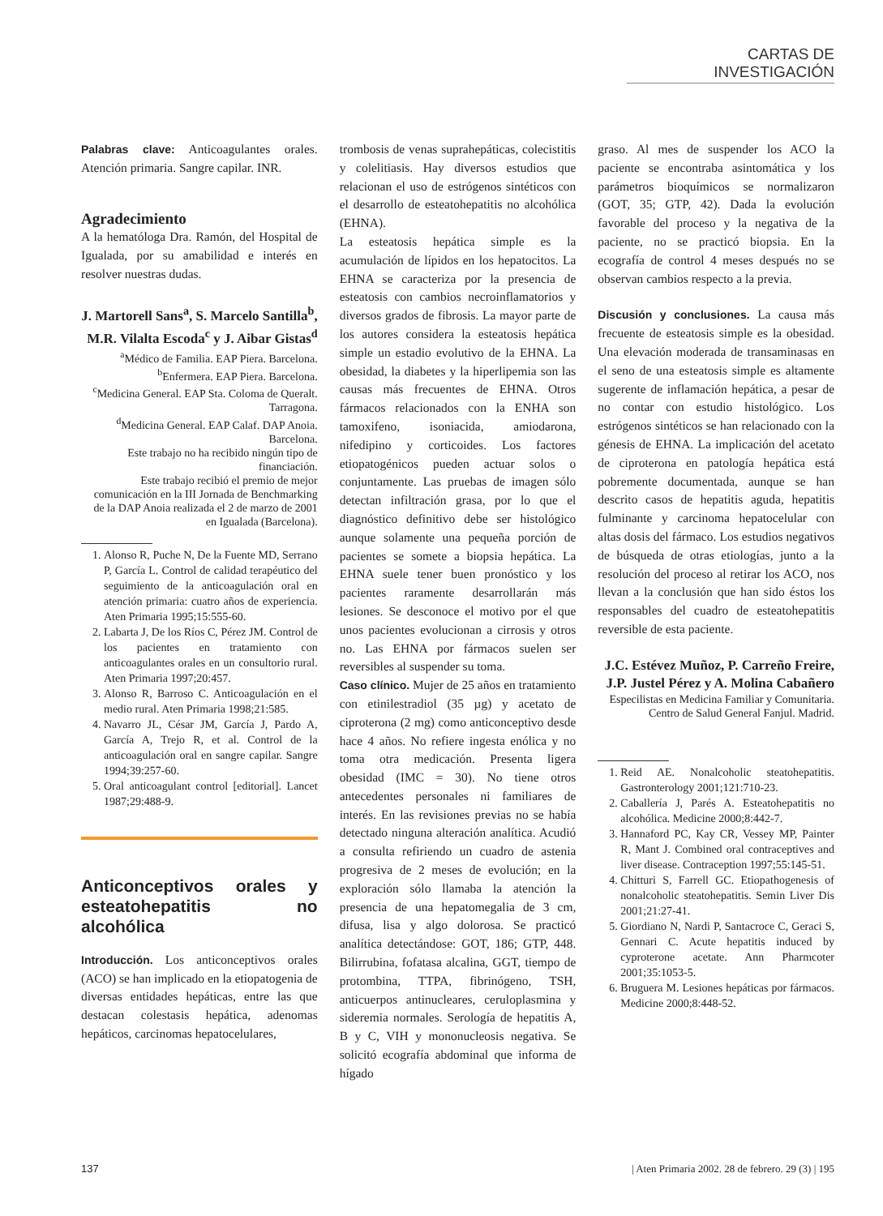CARTAS DE INVESTIGACIÓN
Palabras clave: Anticoagulantes orales. Atención primaria. Sangre capilar. INR.
Agradecimiento
A la hematóloga Dra. Ramón, del Hospital de Igualada, por su amabilidad e interés en resolver nuestras dudas.
J. Martorell Sans<sup>a</sup>, S. Marcelo Santilla<sup>b</sup>, M.R. Vilalta Escoda<sup>c</sup> y J. Aibar Gistas<sup>d</sup>
<sup>a</sup> Médico de Familia. EAP Piera. Barcelona.
<sup>b</sup> Enfermera. EAP Piera. Barcelona.
<sup>c</sup> Medicina General. EAP Sta. Coloma de Queralt. Tarragona.
<sup>d</sup> Medicina General. EAP Calaf. DAP Anoia. Barcelona.
Este trabajo no ha recibido ningún tipo de financiación.
Este trabajo recibió el premio de mejor comunicación en la III Jornada de Benchmarking de la DAP Anoia realizada el 2 de marzo de 2001 en Igualada (Barcelona).
1. Alonso R, Puche N, De la Fuente MD, Serrano P, García L. Control de calidad terapéutico del seguimiento de la anticoagulación oral en atención primaria: cuatro años de experiencia. Aten Primaria 1995;15:555-60.
2. Labarta J, De los Ríos C, Pérez JM. Control de los pacientes en tratamiento con anticoagulantes orales en un consultorio rural. Aten Primaria 1997;20:457.
3. Alonso R, Barroso C. Anticoagulación en el medio rural. Aten Primaria 1998;21:585.
4. Navarro JL, César JM, García J, Pardo A, García A, Trejo R, et al. Control de la anticoagulación oral en sangre capilar. Sangre 1994;39:257-60.
5. Oral anticoagulant control [editorial]. Lancet 1987;29:488-9.
Anticonceptivos orales y esteatohepatitis no alcohólica
Introducción. Los anticonceptivos orales (ACO) se han implicado en la etiopatogenia de diversas entidades hepáticas, entre las que destacan colestasis hepática, adenomas hepáticos, carcinomas hepatocelulares,
trombosis de venas suprahepáticas, colecistitis y colelitiasis. Hay diversos estudios que relacionan el uso de estrógenos sintéticos con el desarrollo de esteatohepatitis no alcohólica (EHNA).
La esteatosis hepática simple es la acumulación de lípidos en los hepatocitos. La EHNA se caracteriza por la presencia de esteatosis con cambios necroinflamatorios y diversos grados de fibrosis. La mayor parte de los autores considera la esteatosis hepática simple un estadio evolutivo de la EHNA. La obesidad, la diabetes y la hiperlipemia son las causas más frecuentes de EHNA. Otros fármacos relacionados con la ENHA son tamoxifeno, isoniacida, amiodarona, nifedipino y corticoides. Los factores etiopatogénicos pueden actuar solos o conjuntamente. Las pruebas de imagen sólo detectan infiltración grasa, por lo que el diagnóstico definitivo debe ser histológico aunque solamente una pequeña porción de pacientes se somete a biopsia hepática. La EHNA suele tener buen pronóstico y los pacientes raramente desarrollarán más lesiones. Se desconoce el motivo por el que unos pacientes evolucionan a cirrosis y otros no. Las EHNA por fármacos suelen ser reversibles al suspender su toma.
Caso clínico. Mujer de 25 años en tratamiento con etinilestradiol (35 µg) y acetato de ciproterona (2 mg) como anticonceptivo desde hace 4 años. No refiere ingesta enólica y no toma otra medicación. Presenta ligera obesidad (IMC = 30). No tiene otros antecedentes personales ni familiares de interés. En las revisiones previas no se había detectado ninguna alteración analítica. Acudió a consulta refiriendo un cuadro de astenia progresiva de 2 meses de evolución; en la exploración sólo llamaba la atención la presencia de una hepatomegalia de 3 cm, difusa, lisa y algo dolorosa. Se practicó analítica detectándose: GOT, 186; GTP, 448. Bilirrubina, fofatasa alcalina, GGT, tiempo de protombina, TTPA, fibrinógeno, TSH, anticuerpos antinucleares, ceruloplasmina y sideremia normales. Serología de hepatitis A, B y C, VIH y mononucleosis negativa. Se solicitó ecografía abdominal que informa de hígado
graso. Al mes de suspender los ACO la paciente se encontraba asintomática y los parámetros bioquímicos se normalizaron (GOT, 35; GTP, 42). Dada la evolución favorable del proceso y la negativa de la paciente, no se practicó biopsia. En la ecografía de control 4 meses después no se observan cambios respecto a la previa.
Discusión y conclusiones. La causa más frecuente de esteatosis simple es la obesidad. Una elevación moderada de transaminasas en el seno de una esteatosis simple es altamente sugerente de inflamación hepática, a pesar de no contar con estudio histológico. Los estrógenos sintéticos se han relacionado con la génesis de EHNA. La implicación del acetato de ciproterona en patología hepática está pobremente documentada, aunque se han descrito casos de hepatitis aguda, hepatitis fulminante y carcinoma hepatocelular con altas dosis del fármaco. Los estudios negativos de búsqueda de otras etiologías, junto a la resolución del proceso al retirar los ACO, nos llevan a la conclusión que han sido éstos los responsables del cuadro de esteatohepatitis reversible de esta paciente.
J.C. Estévez Muñoz, P. Carreño Freire, J.P. Justel Pérez y A. Molina Cabañero
Especilistas en Medicina Familiar y Comunitaria. Centro de Salud General Fanjul. Madrid.
1. Reid AE. Nonalcoholic steatohepatitis. Gastronterology 2001;121:710-23.
2. Caballería J, Parés A. Esteatohepatitis no alcohólica. Medicine 2000;8:442-7.
3. Hannaford PC, Kay CR, Vessey MP, Painter R, Mant J. Combined oral contraceptives and liver disease. Contraception 1997;55:145-51.
4. Chitturi S, Farrell GC. Etiopathogenesis of nonalcoholic steatohepatitis. Semin Liver Dis 2001;21:27-41.
5. Giordiano N, Nardi P, Santacroce C, Geraci S, Gennari C. Acute hepatitis induced by cyproterone acetate. Ann Pharmcoter 2001;35:1053-5.
6. Bruguera M. Lesiones hepáticas por fármacos. Medicine 2000;8:448-52.
137 | Aten Primaria 2002. 28 de febrero. 29 (3) | 195